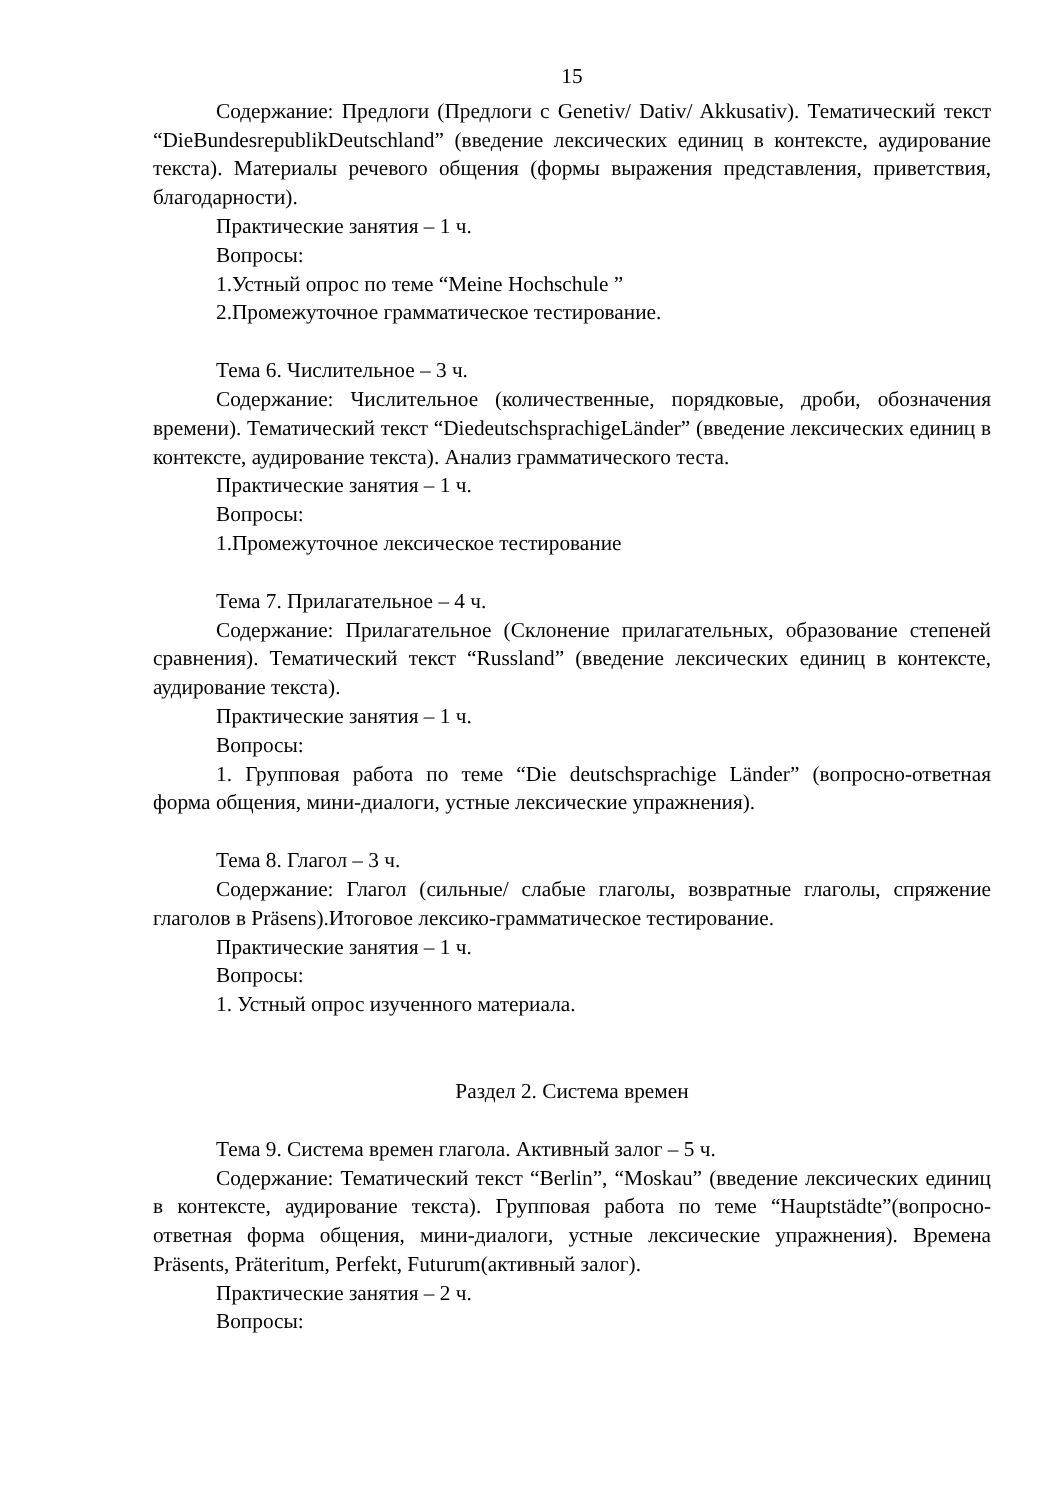15
Содержание: Предлоги (Предлоги с Genetiv/ Dativ/ Akkusativ). Тематический текст “DieBundesrepublikDeutschland” (введение лексических единиц в контексте, аудирование текста). Материалы речевого общения (формы выражения представления, приветствия, благодарности).
Практические занятия – 1 ч.
Вопросы:
1.Устный опрос по теме “Meine Hochschule ”
2.Промежуточное грамматическое тестирование.
Тема 6. Числительное – 3 ч.
Содержание: Числительное (количественные, порядковые, дроби, обозначения времени). Тематический текст “DiedeutschsprachigeLänder” (введение лексических единиц в контексте, аудирование текста). Анализ грамматического теста.
Практические занятия – 1 ч.
Вопросы:
1.Промежуточное лексическое тестирование
Тема 7. Прилагательное – 4 ч.
Содержание: Прилагательное (Склонение прилагательных, образование степеней сравнения). Тематический текст “Russland” (введение лексических единиц в контексте, аудирование текста).
Практические занятия – 1 ч.
Вопросы:
1. Групповая работа по теме “Die deutschsprachige Länder” (вопросно-ответная форма общения, мини-диалоги, устные лексические упражнения).
Тема 8. Глагол – 3 ч.
Содержание: Глагол (сильные/ слабые глаголы, возвратные глаголы, спряжение глаголов в Präsens).Итоговое лексико-грамматическое тестирование.
Практические занятия – 1 ч.
Вопросы:
1. Устный опрос изученного материала.
Раздел 2. Система времен
Тема 9. Система времен глагола. Активный залог – 5 ч.
Содержание: Тематический текст “Berlin”, “Moskau” (введение лексических единиц в контексте, аудирование текста). Групповая работа по теме “Hauptstädte”(вопросно-ответная форма общения, мини-диалоги, устные лексические упражнения). Времена Präsents, Präteritum, Perfekt, Futurum(активный залог).
Практические занятия – 2 ч.
Вопросы: